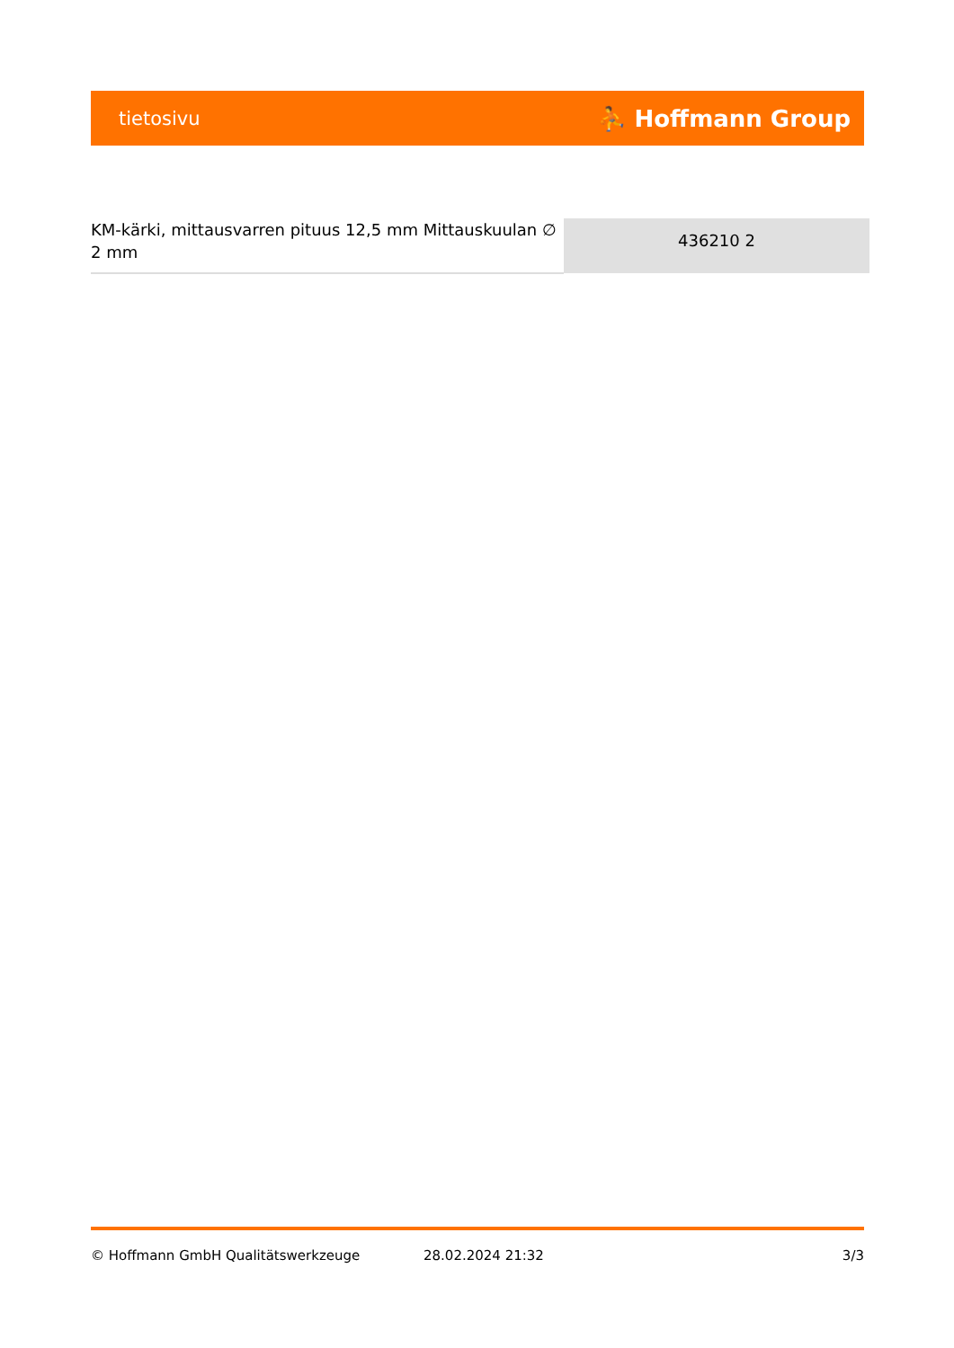tietosivu ⛹ Hoffmann Group
| KM-kärki, mittausvarren pituus 12,5 mm Mittauskuulan ∅ 2 mm | 436210 2 |
© Hoffmann GmbH Qualitätswerkzeuge 28.02.2024 21:32 3/3